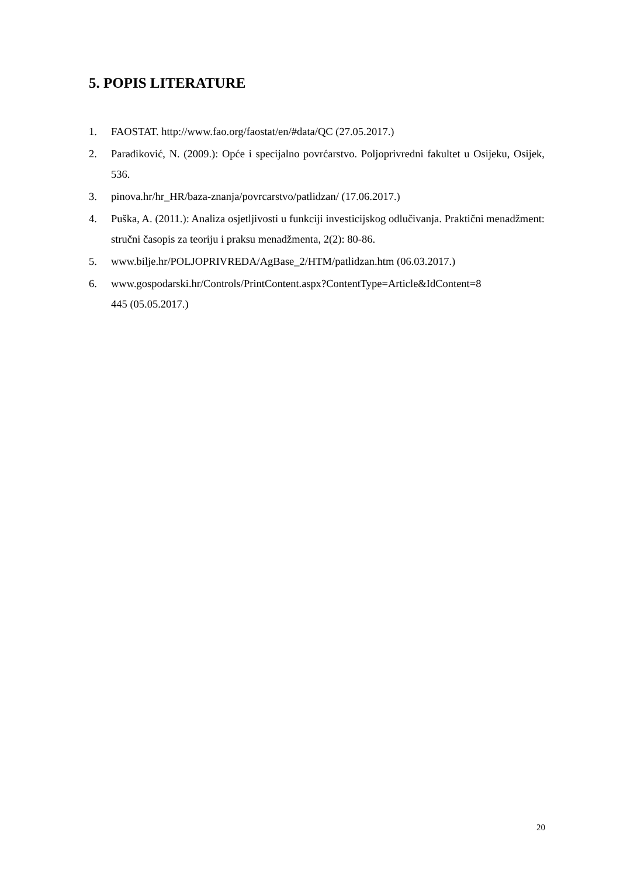5. POPIS LITERATURE
1. FAOSTAT. http://www.fao.org/faostat/en/#data/QC (27.05.2017.)
2. Parađiković, N. (2009.): Opće i specijalno povrćarstvo. Poljoprivredni fakultet u Osijeku, Osijek, 536.
3. pinova.hr/hr_HR/baza-znanja/povrcarstvo/patlidzan/ (17.06.2017.)
4. Puška, A. (2011.): Analiza osjetljivosti u funkciji investicijskog odlučivanja. Praktični menadžment: stručni časopis za teoriju i praksu menadžmenta, 2(2): 80-86.
5. www.bilje.hr/POLJOPRIVREDA/AgBase_2/HTM/patlidzan.htm (06.03.2017.)
6. www.gospodarski.hr/Controls/PrintContent.aspx?ContentType=Article&IdContent=8
445 (05.05.2017.)
20